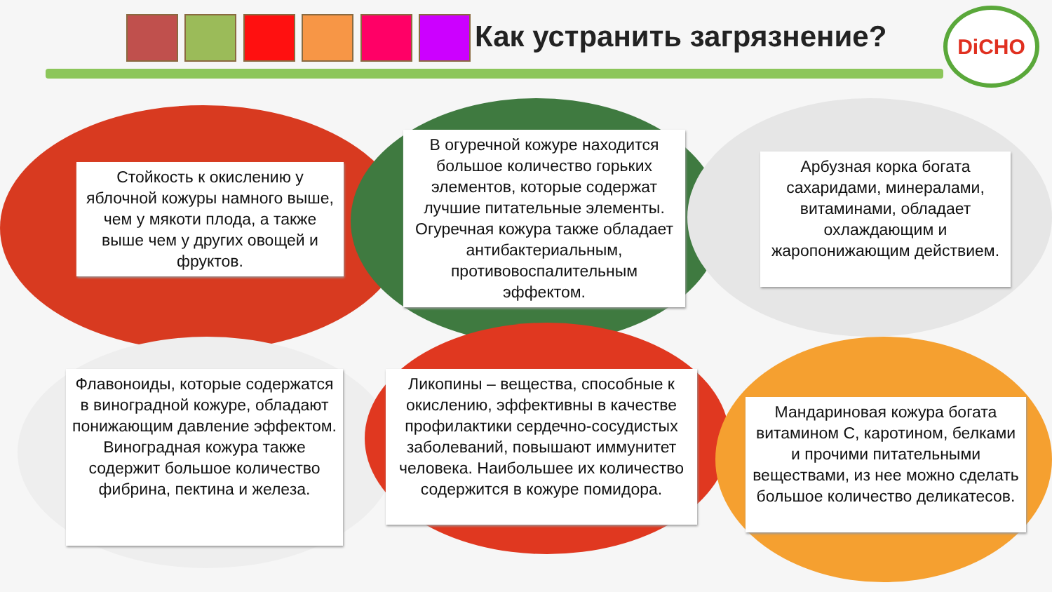Как устранить загрязнение?
DiCHO
Стойкость к окислению у яблочной кожуры намного выше, чем у мякоти плода, а также выше чем у других овощей и фруктов.
В огуречной кожуре находится большое количество горьких элементов, которые содержат лучшие питательные элементы. Огуречная кожура также обладает антибактериальным, противовоспалительным эффектом.
Арбузная корка богата сахаридами, минералами, витаминами, обладает охлаждающим и жаропонижающим действием.
Флавоноиды, которые содержатся в виноградной кожуре, обладают понижающим давление эффектом. Виноградная кожура также содержит большое количество фибрина, пектина и железа.
Ликопины – вещества, способные к окислению, эффективны в качестве профилактики сердечно-сосудистых заболеваний, повышают иммунитет человека. Наибольшее их количество содержится в кожуре помидора.
Мандариновая кожура богата витамином С, каротином, белками и прочими питательными веществами, из нее можно сделать большое количество деликатесов.